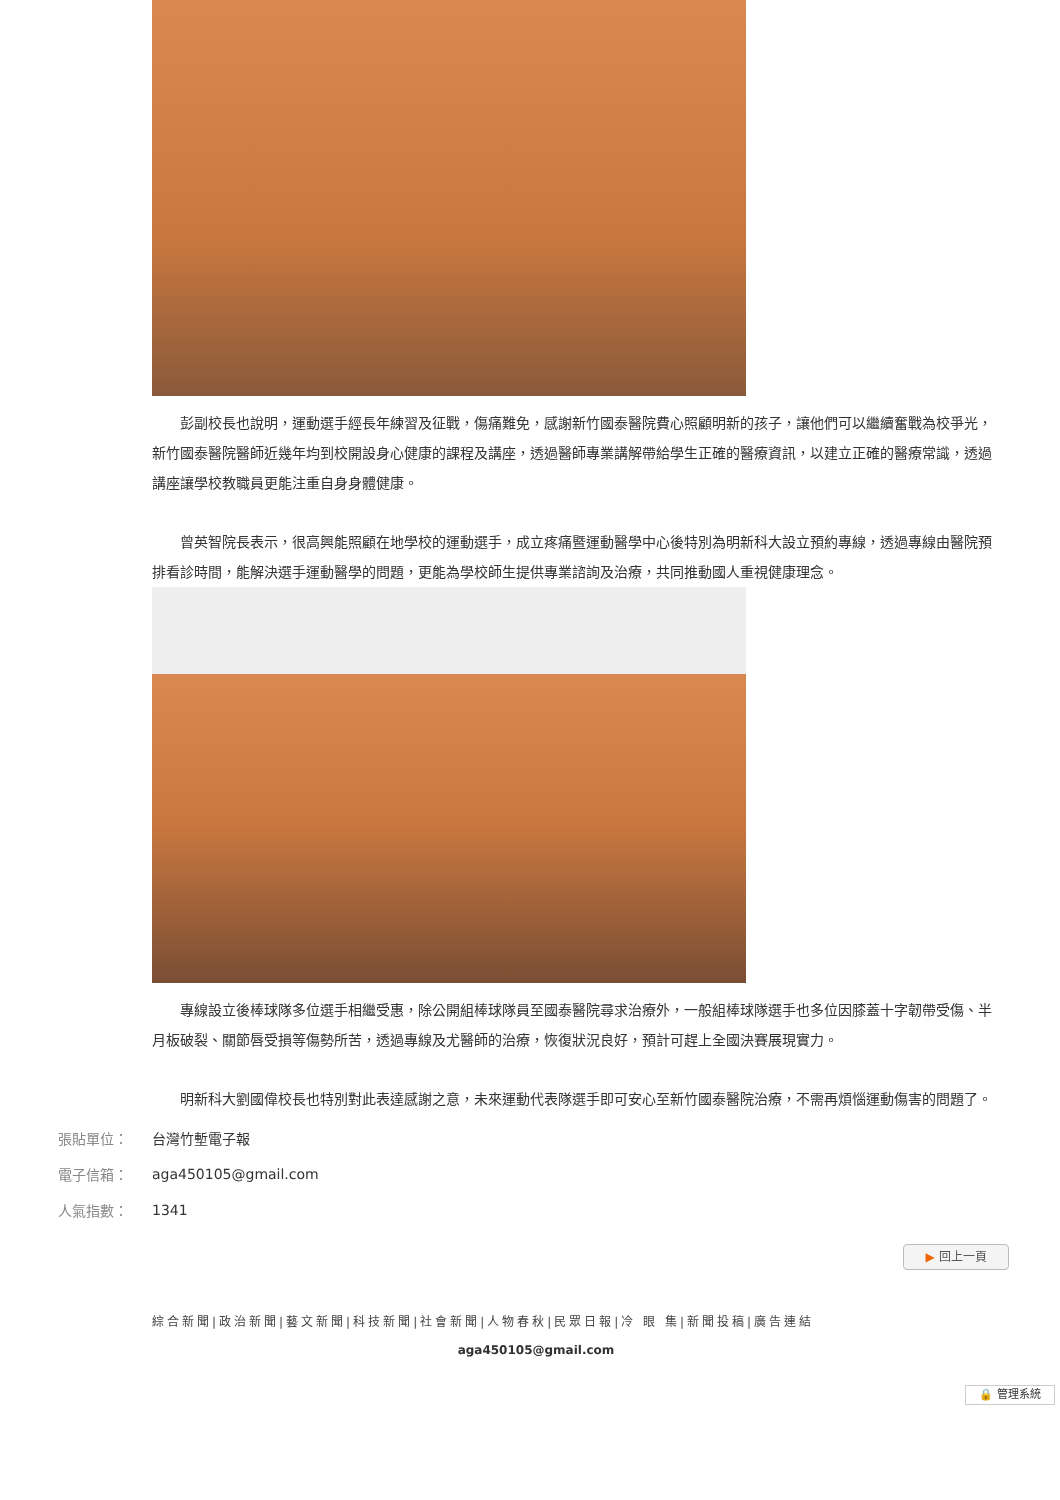彭副校長也說明，運動選手經長年練習及征戰，傷痛難免，感謝新竹國泰醫院費心照顧明新的孩子，讓他們可以繼續奮戰為校爭光，新竹國泰醫院醫師近幾年均到校開設身心健康的課程及講座，透過醫師專業講解帶給學生正確的醫療資訊，以建立正確的醫療常識，透過講座讓學校教職員更能注重自身身體健康。
曾英智院長表示，很高興能照顧在地學校的運動選手，成立疼痛暨運動醫學中心後特別為明新科大設立預約專線，透過專線由醫院預排看診時間，能解決選手運動醫學的問題，更能為學校師生提供專業諮詢及治療，共同推動國人重視健康理念。
專線設立後棒球隊多位選手相繼受惠，除公開組棒球隊員至國泰醫院尋求治療外，一般組棒球隊選手也多位因膝蓋十字韌帶受傷、半月板破裂、關節唇受損等傷勢所苦，透過專線及尤醫師的治療，恢復狀況良好，預計可趕上全國決賽展現實力。
明新科大劉國偉校長也特別對此表達感謝之意，未來運動代表隊選手即可安心至新竹國泰醫院治療，不需再煩惱運動傷害的問題了。
| 張貼單位： | 台灣竹塹電子報 |
| 電子信箱： | aga450105@gmail.com |
| 人氣指數： | 1341 |
▶ 回上一頁
綜合新聞|政治新聞|藝文新聞|科技新聞|社會新聞|人物春秋|民眾日報|冷 眼 集|新聞投稿|廣告連結
aga450105@gmail.com
🔒 管理系統